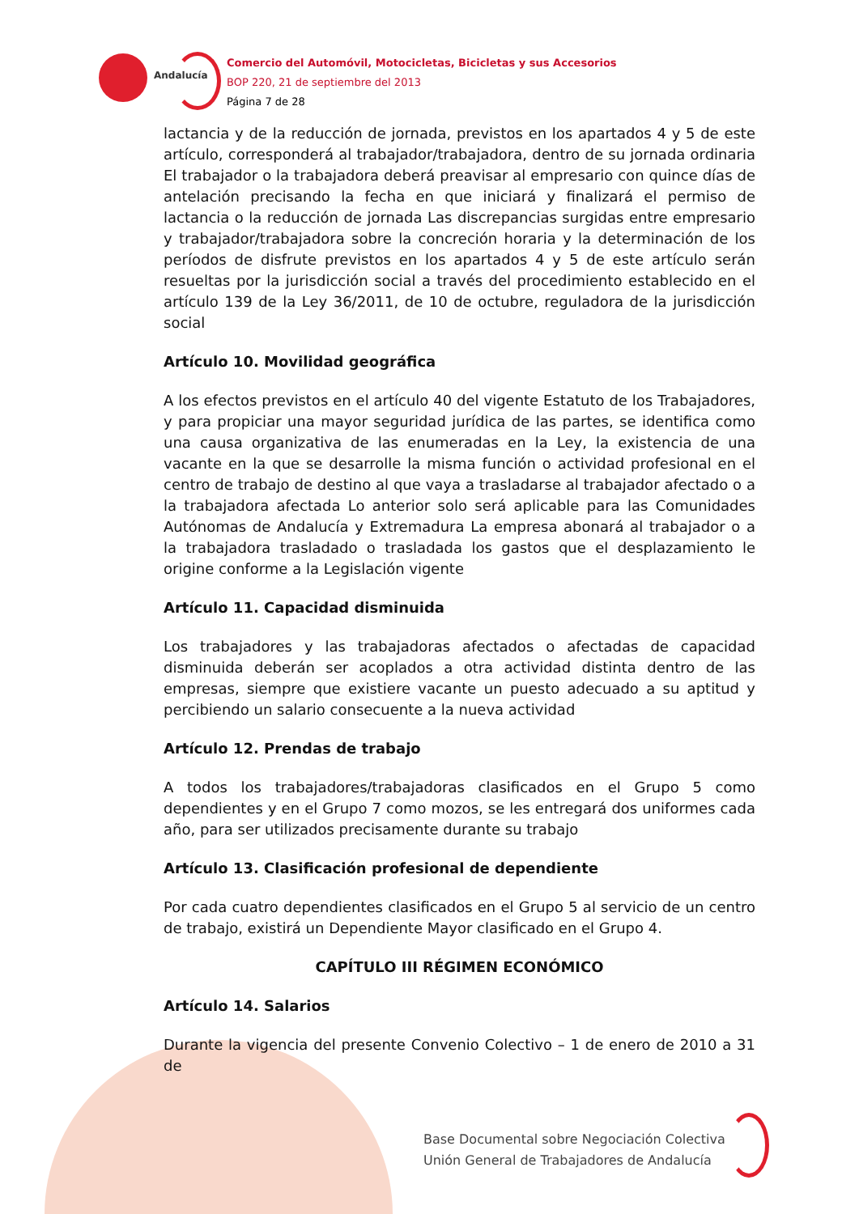Andalucía
Comercio del Automóvil, Motocicletas, Bicicletas y sus Accesorios
BOP 220, 21 de septiembre del 2013
Página 7 de 28
lactancia y de la reducción de jornada, previstos en los apartados 4 y 5 de este artículo, corresponderá al trabajador/trabajadora, dentro de su jornada ordinaria El trabajador o la trabajadora deberá preavisar al empresario con quince días de antelación precisando la fecha en que iniciará y finalizará el permiso de lactancia o la reducción de jornada Las discrepancias surgidas entre empresario y trabajador/trabajadora sobre la concreción horaria y la determinación de los períodos de disfrute previstos en los apartados 4 y 5 de este artículo serán resueltas por la jurisdicción social a través del procedimiento establecido en el artículo 139 de la Ley 36/2011, de 10 de octubre, reguladora de la jurisdicción social
Artículo 10. Movilidad geográfica
A los efectos previstos en el artículo 40 del vigente Estatuto de los Trabajadores, y para propiciar una mayor seguridad jurídica de las partes, se identifica como una causa organizativa de las enumeradas en la Ley, la existencia de una vacante en la que se desarrolle la misma función o actividad profesional en el centro de trabajo de destino al que vaya a trasladarse al trabajador afectado o a la trabajadora afectada Lo anterior solo será aplicable para las Comunidades Autónomas de Andalucía y Extremadura La empresa abonará al trabajador o a la trabajadora trasladado o trasladada los gastos que el desplazamiento le origine conforme a la Legislación vigente
Artículo 11. Capacidad disminuida
Los trabajadores y las trabajadoras afectados o afectadas de capacidad disminuida deberán ser acoplados a otra actividad distinta dentro de las empresas, siempre que existiere vacante un puesto adecuado a su aptitud y percibiendo un salario consecuente a la nueva actividad
Artículo 12. Prendas de trabajo
A todos los trabajadores/trabajadoras clasificados en el Grupo 5 como dependientes y en el Grupo 7 como mozos, se les entregará dos uniformes cada año, para ser utilizados precisamente durante su trabajo
Artículo 13. Clasificación profesional de dependiente
Por cada cuatro dependientes clasificados en el Grupo 5 al servicio de un centro de trabajo, existirá un Dependiente Mayor clasificado en el Grupo 4.
CAPÍTULO III RÉGIMEN ECONÓMICO
Artículo 14. Salarios
Durante la vigencia del presente Convenio Colectivo – 1 de enero de 2010 a 31 de
Base Documental sobre Negociación Colectiva
Unión General de Trabajadores de Andalucía